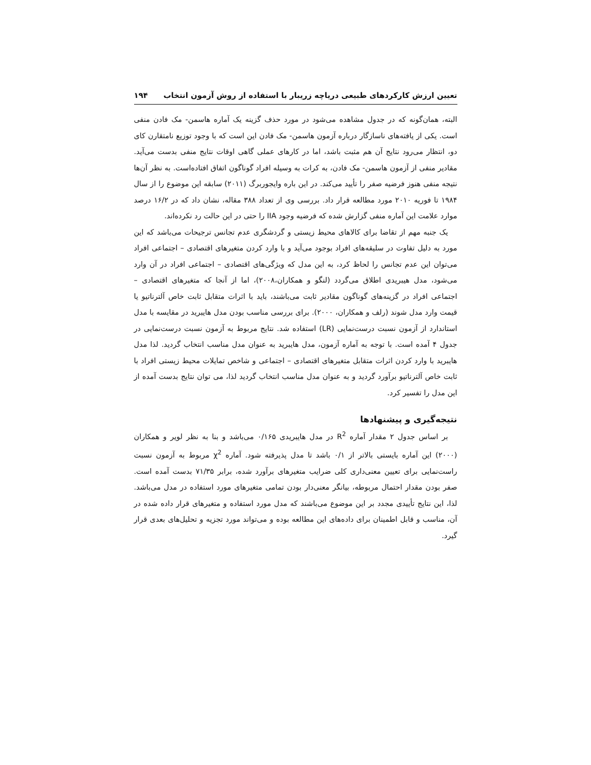تعیین ارزش کارکردهای طبیعی دریاچه زریبار با استفاده از روش آزمون انتخاب ۱۹۴
البته، همان‌گونه که در جدول مشاهده می‌شود در مورد حذف گزینه یک آماره هاسمن- مک فادن منفی است. یکی از یافته‌های ناسازگار درباره آزمون هاسمن- مک فادن این است که با وجود توزیع نامتقارن کای دو، انتظار می‌رود نتایج آن هم مثبت باشد، اما در کارهای عملی گاهی اوقات نتایج منفی بدست می‌آید. مقادیر منفی از آزمون هاسمن- مک فادن، به کرات به وسیله افراد گوناگون اتفاق افتاده‌است. به نظر آن‌ها نتیجه منفی هنوز فرضیه صفر را تأیید می‌کند. در این باره وایجوربرگ (۲۰۱۱) سابقه این موضوع را از سال ۱۹۸۴ تا فوریه ۲۰۱۰ مورد مطالعه قرار داد. بررسی وی از تعداد ۳۸۸ مقاله، نشان داد که در ۱۶/۲ درصد موارد علامت این آماره منفی گزارش شده که فرضیه وجود IIA را حتی در این حالت رد نکرده‌اند.
یک جنبه مهم از تقاضا برای کالاهای محیط زیستی و گردشگری عدم تجانس ترجیحات می‌باشد که این مورد به دلیل تفاوت در سلیقه‌های افراد بوجود می‌آید و با وارد کردن متغیرهای اقتصادی – اجتماعی افراد می‌توان این عدم تجانس را لحاظ کرد، به این مدل که ویژگی‌های اقتصادی – اجتماعی افراد در آن وارد می‌شود، مدل هیبریدی اطلاق می‌گردد (لنگو و همکاران،۲۰۰۸)، اما از آنجا که متغیرهای اقتصادی – اجتماعی افراد در گزینه‌های گوناگون مقادیر ثابت می‌باشند، باید با اثرات متقابل ثابت خاص آلترناتیو یا قیمت وارد مدل شوند (رلف و همکاران، ۲۰۰۰). برای بررسی مناسب بودن مدل هایبرید در مقایسه با مدل استاندارد از آزمون نسبت درست‌نمایی (LR) استفاده شد. نتایج مربوط به آزمون نسبت درست‌نمایی در جدول ۴ آمده است. با توجه به آماره آزمون، مدل هایبرید به عنوان مدل مناسب انتخاب گردید. لذا مدل هایبرید با وارد کردن اثرات متقابل متغیرهای اقتصادی – اجتماعی و شاخص تمایلات محیط زیستی افراد با ثابت خاص آلترناتیو برآورد گردید و به عنوان مدل مناسب انتخاب گردید لذا، می توان نتایج بدست آمده از این مدل را تفسیر کرد.
نتیجه‌گیری و پیشنهادها
بر اساس جدول ۲ مقدار آماره R<sup>2</sup> در مدل هایبریدی ۰/۱۶۵ می‌باشد و بنا به نظر لویر و همکاران (۲۰۰۰) این آماره بایستی بالاتر از ۰/۱ باشد تا مدل پذیرفته شود. آماره χ<sup>2</sup> مربوط به آزمون نسبت راست‌نمایی برای تعیین معنی‌داری کلی ضرایب متغیرهای برآورد شده، برابر ۷۱/۳۵ بدست آمده است. صفر بودن مقدار احتمال مربوطه، بیانگر معنی‌دار بودن تمامی متغیرهای مورد استفاده در مدل می‌باشد. لذا، این نتایج تأییدی مجدد بر این موضوع می‌باشند که مدل مورد استفاده و متغیرهای قرار داده شده در آن، مناسب و قابل اطمینان برای داده‌های این مطالعه بوده و می‌تواند مورد تجزیه و تحلیل‌های بعدی قرار گیرد.